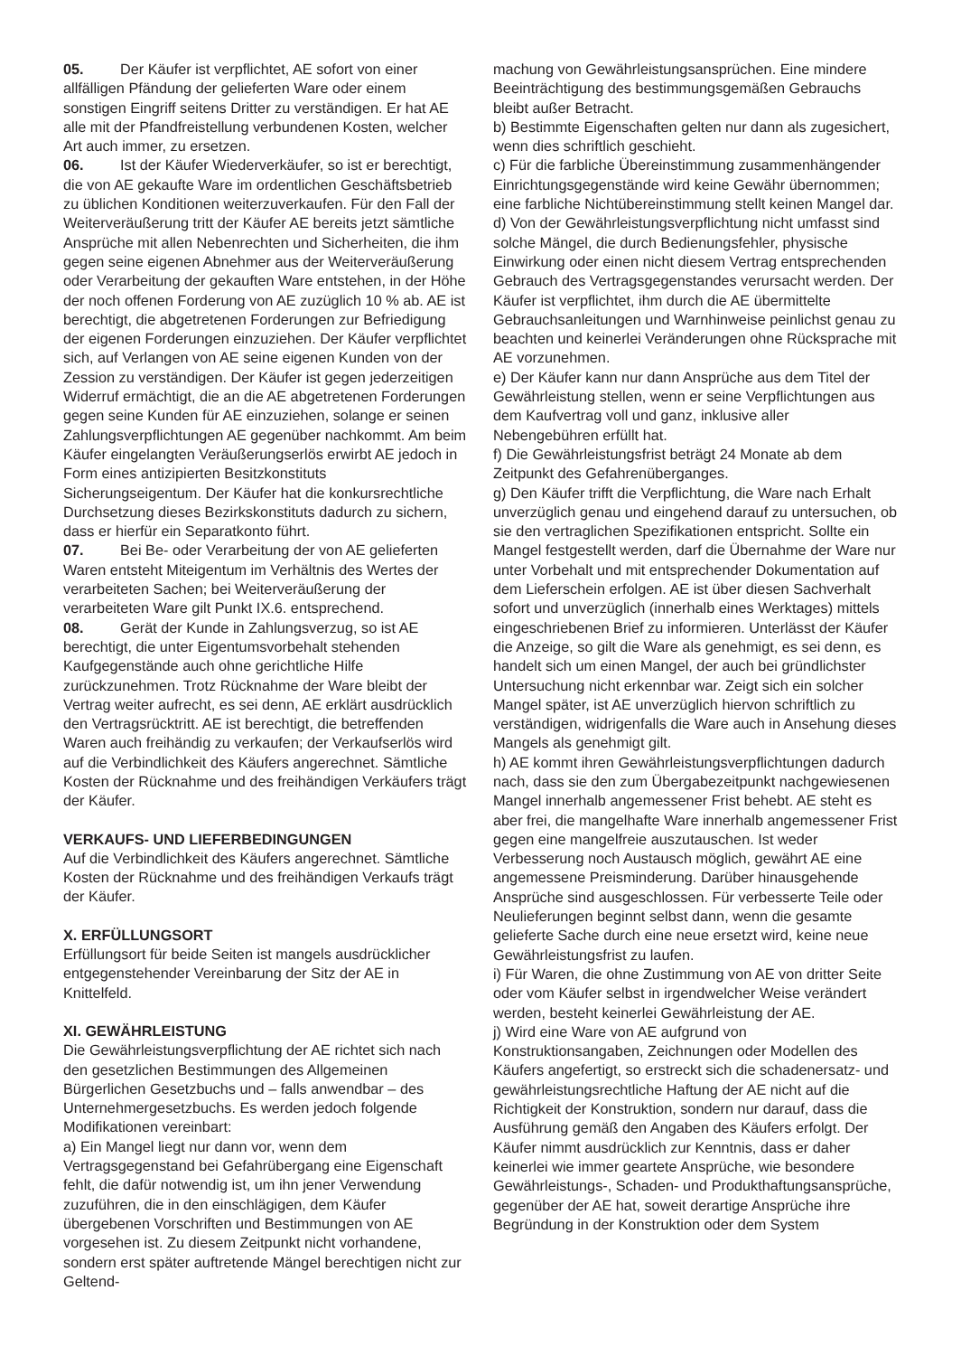05. Der Käufer ist verpflichtet, AE sofort von einer allfälligen Pfändung der gelieferten Ware oder einem sonstigen Eingriff seitens Dritter zu verständigen. Er hat AE alle mit der Pfandfreistellung verbundenen Kosten, welcher Art auch immer, zu ersetzen.
06. Ist der Käufer Wiederverkäufer, so ist er berechtigt, die von AE gekaufte Ware im ordentlichen Geschäftsbetrieb zu üblichen Konditionen weiterzuverkaufen. Für den Fall der Weiterveräußerung tritt der Käufer AE bereits jetzt sämtliche Ansprüche mit allen Nebenrechten und Sicherheiten, die ihm gegen seine eigenen Abnehmer aus der Weiterveräußerung oder Verarbeitung der gekauften Ware entstehen, in der Höhe der noch offenen Forderung von AE zuzüglich 10 % ab. AE ist berechtigt, die abgetretenen Forderungen zur Befriedigung der eigenen Forderungen einzuziehen. Der Käufer verpflichtet sich, auf Verlangen von AE seine eigenen Kunden von der Zession zu verständigen. Der Käufer ist gegen jederzeitigen Widerruf ermächtigt, die an die AE abgetretenen Forderungen gegen seine Kunden für AE einzuziehen, solange er seinen Zahlungsverpflichtungen AE gegenüber nachkommt. Am beim Käufer eingelangten Veräußerungserlös erwirbt AE jedoch in Form eines antizipierten Besitzkonstituts Sicherungseigentum. Der Käufer hat die konkursrechtliche Durchsetzung dieses Bezirkskonstituts dadurch zu sichern, dass er hierfür ein Separatkonto führt.
07. Bei Be- oder Verarbeitung der von AE gelieferten Waren entsteht Miteigentum im Verhältnis des Wertes der verarbeiteten Sachen; bei Weiterveräußerung der verarbeiteten Ware gilt Punkt IX.6. entsprechend.
08. Gerät der Kunde in Zahlungsverzug, so ist AE berechtigt, die unter Eigentumsvorbehalt stehenden Kaufgegenstände auch ohne gerichtliche Hilfe zurückzunehmen. Trotz Rücknahme der Ware bleibt der Vertrag weiter aufrecht, es sei denn, AE erklärt ausdrücklich den Vertragsrücktritt. AE ist berechtigt, die betreffenden Waren auch freihändig zu verkaufen; der Verkaufserlös wird auf die Verbindlichkeit des Käufers angerechnet. Sämtliche Kosten der Rücknahme und des freihändigen Verkäufers trägt der Käufer.
VERKAUFS- UND LIEFERBEDINGUNGEN
Auf die Verbindlichkeit des Käufers angerechnet. Sämtliche Kosten der Rücknahme und des freihändigen Verkaufs trägt der Käufer.
X. ERFÜLLUNGSORT
Erfüllungsort für beide Seiten ist mangels ausdrücklicher entgegenstehender Vereinbarung der Sitz der AE in Knittelfeld.
XI. GEWÄHRLEISTUNG
Die Gewährleistungsverpflichtung der AE richtet sich nach den gesetzlichen Bestimmungen des Allgemeinen Bürgerlichen Gesetzbuchs und – falls anwendbar – des Unternehmergesetzbuchs. Es werden jedoch folgende Modifikationen vereinbart:
a) Ein Mangel liegt nur dann vor, wenn dem Vertragsgegenstand bei Gefahrübergang eine Eigenschaft fehlt, die dafür notwendig ist, um ihn jener Verwendung zuzuführen, die in den einschlägigen, dem Käufer übergebenen Vorschriften und Bestimmungen von AE vorgesehen ist. Zu diesem Zeitpunkt nicht vorhandene, sondern erst später auftretende Mängel berechtigen nicht zur Geltend-
machung von Gewährleistungsansprüchen. Eine mindere Beeinträchtigung des bestimmungsgemäßen Gebrauchs bleibt außer Betracht.
b) Bestimmte Eigenschaften gelten nur dann als zugesichert, wenn dies schriftlich geschieht.
c) Für die farbliche Übereinstimmung zusammenhängender Einrichtungsgegenstände wird keine Gewähr übernommen; eine farbliche Nichtübereinstimmung stellt keinen Mangel dar.
d) Von der Gewährleistungsverpflichtung nicht umfasst sind solche Mängel, die durch Bedienungsfehler, physische Einwirkung oder einen nicht diesem Vertrag entsprechenden Gebrauch des Vertragsgegenstandes verursacht werden. Der Käufer ist verpflichtet, ihm durch die AE übermittelte Gebrauchsanleitungen und Warnhinweise peinlichst genau zu beachten und keinerlei Veränderungen ohne Rücksprache mit AE vorzunehmen.
e) Der Käufer kann nur dann Ansprüche aus dem Titel der Gewährleistung stellen, wenn er seine Verpflichtungen aus dem Kaufvertrag voll und ganz, inklusive aller Nebengebühren erfüllt hat.
f) Die Gewährleistungsfrist beträgt 24 Monate ab dem Zeitpunkt des Gefahrenüberganges.
g) Den Käufer trifft die Verpflichtung, die Ware nach Erhalt unverzüglich genau und eingehend darauf zu untersuchen, ob sie den vertraglichen Spezifikationen entspricht. Sollte ein Mangel festgestellt werden, darf die Übernahme der Ware nur unter Vorbehalt und mit entsprechender Dokumentation auf dem Lieferschein erfolgen. AE ist über diesen Sachverhalt sofort und unverzüglich (innerhalb eines Werktages) mittels eingeschriebenen Brief zu informieren. Unterlässt der Käufer die Anzeige, so gilt die Ware als genehmigt, es sei denn, es handelt sich um einen Mangel, der auch bei gründlichster Untersuchung nicht erkennbar war. Zeigt sich ein solcher Mangel später, ist AE unverzüglich hiervon schriftlich zu verständigen, widrigenfalls die Ware auch in Ansehung dieses Mangels als genehmigt gilt.
h) AE kommt ihren Gewährleistungsverpflichtungen dadurch nach, dass sie den zum Übergabezeitpunkt nachgewiesenen Mangel innerhalb angemessener Frist behebt. AE steht es aber frei, die mangelhafte Ware innerhalb angemessener Frist gegen eine mangelfreie auszutauschen. Ist weder Verbesserung noch Austausch möglich, gewährt AE eine angemessene Preisminderung. Darüber hinausgehende Ansprüche sind ausgeschlossen. Für verbesserte Teile oder Neulieferungen beginnt selbst dann, wenn die gesamte gelieferte Sache durch eine neue ersetzt wird, keine neue Gewährleistungsfrist zu laufen.
i) Für Waren, die ohne Zustimmung von AE von dritter Seite oder vom Käufer selbst in irgendwelcher Weise verändert werden, besteht keinerlei Gewährleistung der AE.
j) Wird eine Ware von AE aufgrund von Konstruktionsangaben, Zeichnungen oder Modellen des Käufers angefertigt, so erstreckt sich die schadenersatz- und gewährleistungsrechtliche Haftung der AE nicht auf die Richtigkeit der Konstruktion, sondern nur darauf, dass die Ausführung gemäß den Angaben des Käufers erfolgt. Der Käufer nimmt ausdrücklich zur Kenntnis, dass er daher keinerlei wie immer geartete Ansprüche, wie besondere Gewährleistungs-, Schaden- und Produkthaftungsansprüche, gegenüber der AE hat, soweit derartige Ansprüche ihre Begründung in der Konstruktion oder dem System